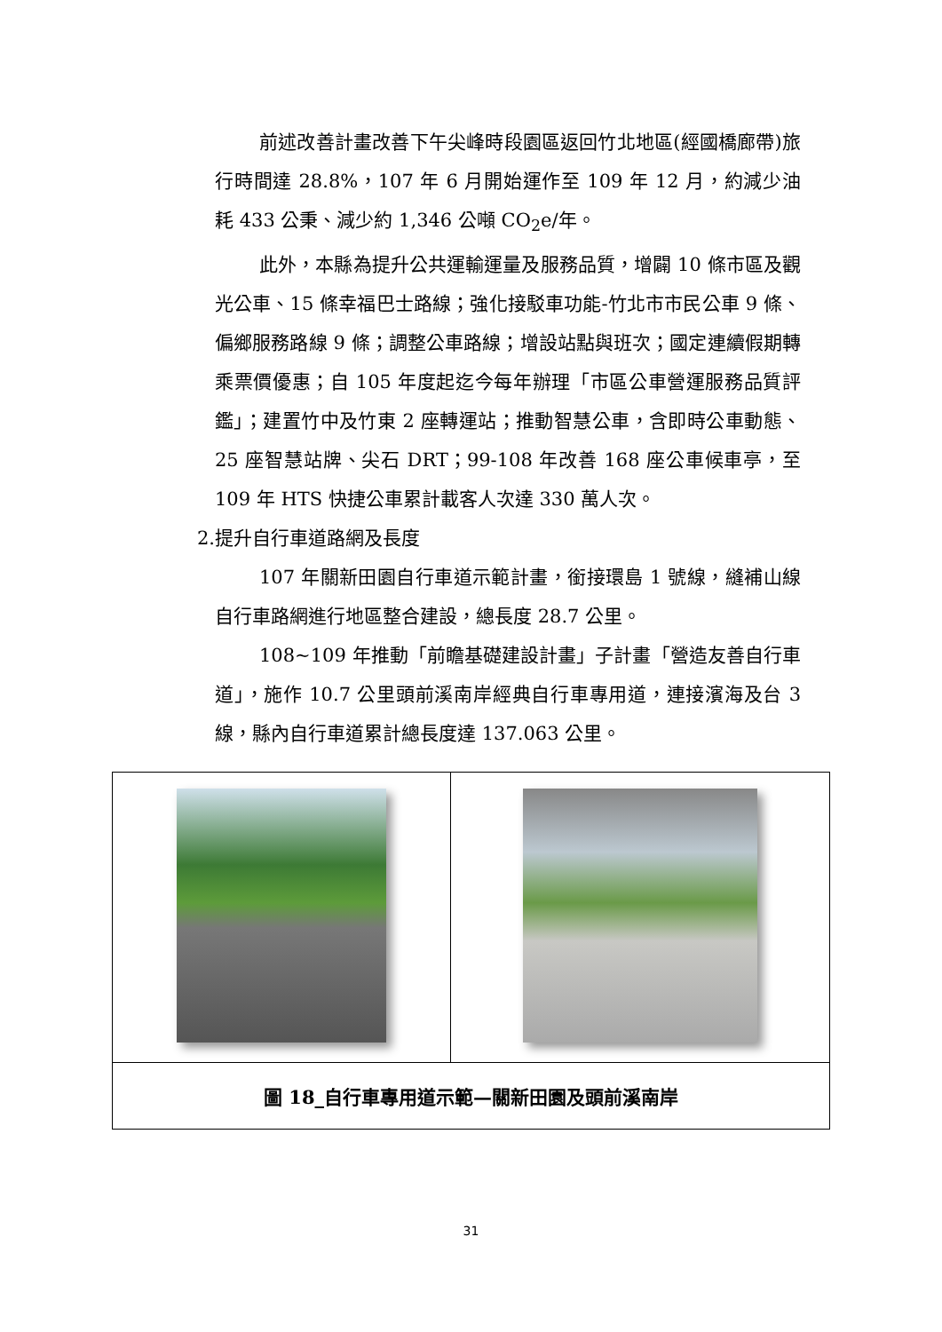前述改善計畫改善下午尖峰時段園區返回竹北地區(經國橋廊帶)旅行時間達 28.8%，107 年 6 月開始運作至 109 年 12 月，約減少油耗 433 公秉、減少約 1,346 公噸 CO<sub>2</sub>e/年。
此外，本縣為提升公共運輸運量及服務品質，增闢 10 條市區及觀光公車、15 條幸福巴士路線；強化接駁車功能-竹北市市民公車 9 條、偏鄉服務路線 9 條；調整公車路線；增設站點與班次；國定連續假期轉乘票價優惠；自 105 年度起迄今每年辦理「市區公車營運服務品質評鑑」；建置竹中及竹東 2 座轉運站；推動智慧公車，含即時公車動態、25 座智慧站牌、尖石 DRT；99-108 年改善 168 座公車候車亭，至 109 年 HTS 快捷公車累計載客人次達 330 萬人次。
2.提升自行車道路網及長度
107 年關新田園自行車道示範計畫，銜接環島 1 號線，縫補山線自行車路網進行地區整合建設，總長度 28.7 公里。
108~109 年推動「前瞻基礎建設計畫」子計畫「營造友善自行車道」，施作 10.7 公里頭前溪南岸經典自行車專用道，連接濱海及台 3 線，縣內自行車道累計總長度達 137.063 公里。
| 圖 18_自行車專用道示範—關新田園及頭前溪南岸 | |
31